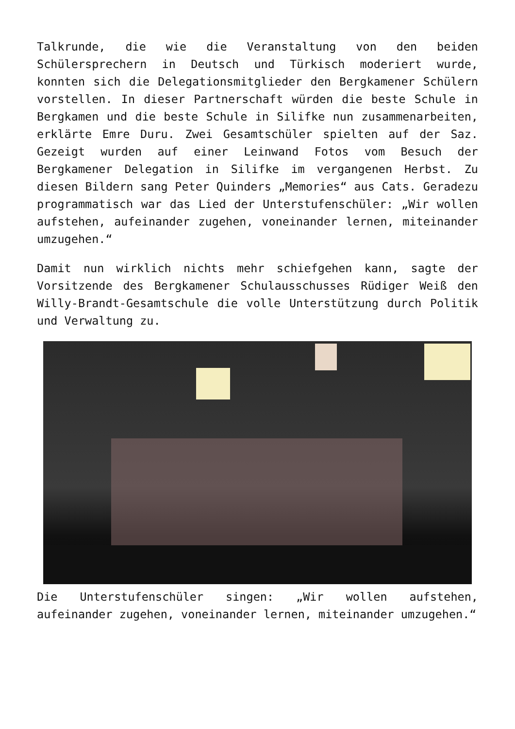Talkrunde, die wie die Veranstaltung von den beiden Schülersprechern in Deutsch und Türkisch moderiert wurde, konnten sich die Delegationsmitglieder den Bergkamener Schülern vorstellen. In dieser Partnerschaft würden die beste Schule in Bergkamen und die beste Schule in Silifke nun zusammenarbeiten, erklärte Emre Duru. Zwei Gesamtschüler spielten auf der Saz. Gezeigt wurden auf einer Leinwand Fotos vom Besuch der Bergkamener Delegation in Silifke im vergangenen Herbst. Zu diesen Bildern sang Peter Quinders „Memories“ aus Cats. Geradezu programmatisch war das Lied der Unterstufenschüler: „Wir wollen aufstehen, aufeinander zugehen, voneinander lernen, miteinander umzugehen.“
Damit nun wirklich nichts mehr schiefgehen kann, sagte der Vorsitzende des Bergkamener Schulausschusses Rüdiger Weiß den Willy-Brandt-Gesamtschule die volle Unterstützung durch Politik und Verwaltung zu.
Die Unterstufenschüler singen: „Wir wollen aufstehen, aufeinander zugehen, voneinander lernen, miteinander umzugehen.“